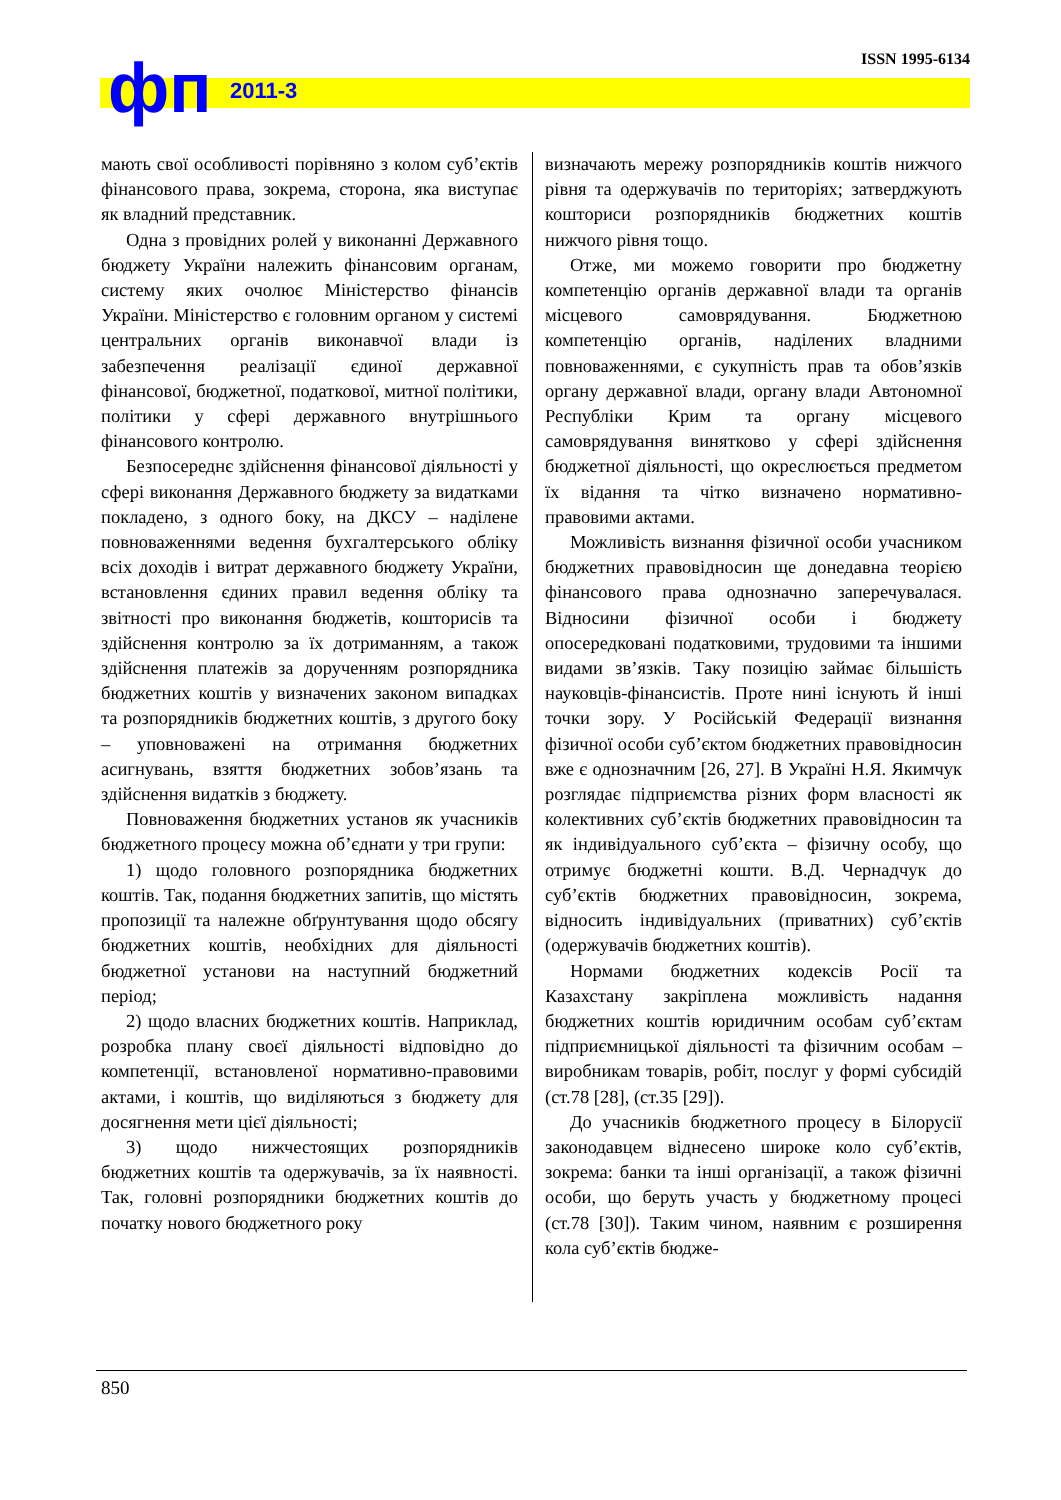фп 2011-3
ISSN 1995-6134
мають свої особливості порівняно з колом суб’єктів фінансового права, зокрема, сторона, яка виступає як владний представник.
Одна з провідних ролей у виконанні Державного бюджету України належить фінансовим органам, систему яких очолює Міністерство фінансів України. Міністерство є головним органом у системі центральних органів виконавчої влади із забезпечення реалізації єдиної державної фінансової, бюджетної, податкової, митної політики, політики у сфері державного внутрішнього фінансового контролю.
Безпосереднє здійснення фінансової діяльності у сфері виконання Державного бюджету за видатками покладено, з одного боку, на ДКСУ – наділене повноваженнями ведення бухгалтерського обліку всіх доходів і витрат державного бюджету України, встановлення єдиних правил ведення обліку та звітності про виконання бюджетів, кошторисів та здійснення контролю за їх дотриманням, а також здійснення платежів за дорученням розпорядника бюджетних коштів у визначених законом випадках та розпорядників бюджетних коштів, з другого боку – уповноважені на отримання бюджетних асигнувань, взяття бюджетних зобов’язань та здійснення видатків з бюджету.
Повноваження бюджетних установ як учасників бюджетного процесу можна об’єднати у три групи:
1) щодо головного розпорядника бюджетних коштів. Так, подання бюджетних запитів, що містять пропозиції та належне обґрунтування щодо обсягу бюджетних коштів, необхідних для діяльності бюджетної установи на наступний бюджетний період;
2) щодо власних бюджетних коштів. Наприклад, розробка плану своєї діяльності відповідно до компетенції, встановленої нормативно-правовими актами, і коштів, що виділяються з бюджету для досягнення мети цієї діяльності;
3) щодо нижчестоящих розпорядників бюджетних коштів та одержувачів, за їх наявності. Так, головні розпорядники бюджетних коштів до початку нового бюджетного року
визначають мережу розпорядників коштів нижчого рівня та одержувачів по територіях; затверджують кошториси розпорядників бюджетних коштів нижчого рівня тощо.
Отже, ми можемо говорити про бюджетну компетенцію органів державної влади та органів місцевого самоврядування. Бюджетною компетенцію органів, наділених владними повноваженнями, є сукупність прав та обов’язків органу державної влади, органу влади Автономної Республіки Крим та органу місцевого самоврядування винятково у сфері здійснення бюджетної діяльності, що окреслюється предметом їх відання та чітко визначено нормативно-правовими актами.
Можливість визнання фізичної особи учасником бюджетних правовідносин ще донедавна теорією фінансового права однозначно заперечувалася. Відносини фізичної особи і бюджету опосередковані податковими, трудовими та іншими видами зв’язків. Таку позицію займає більшість науковців-фінансистів. Проте нині існують й інші точки зору. У Російській Федерації визнання фізичної особи суб’єктом бюджетних правовідносин вже є однозначним [26, 27]. В Україні Н.Я. Якимчук розглядає підприємства різних форм власності як колективних суб’єктів бюджетних правовідносин та як індивідуального суб’єкта – фізичну особу, що отримує бюджетні кошти. В.Д. Чернадчук до суб’єктів бюджетних правовідносин, зокрема, відносить індивідуальних (приватних) суб’єктів (одержувачів бюджетних коштів).
Нормами бюджетних кодексів Росії та Казахстану закріплена можливість надання бюджетних коштів юридичним особам суб’єктам підприємницької діяльності та фізичним особам – виробникам товарів, робіт, послуг у формі субсидій (ст.78 [28], (ст.35 [29]).
До учасників бюджетного процесу в Білорусії законодавцем віднесено широке коло суб’єктів, зокрема: банки та інші організації, а також фізичні особи, що беруть участь у бюджетному процесі (ст.78 [30]). Таким чином, наявним є розширення кола суб’єктів бюдже-
850